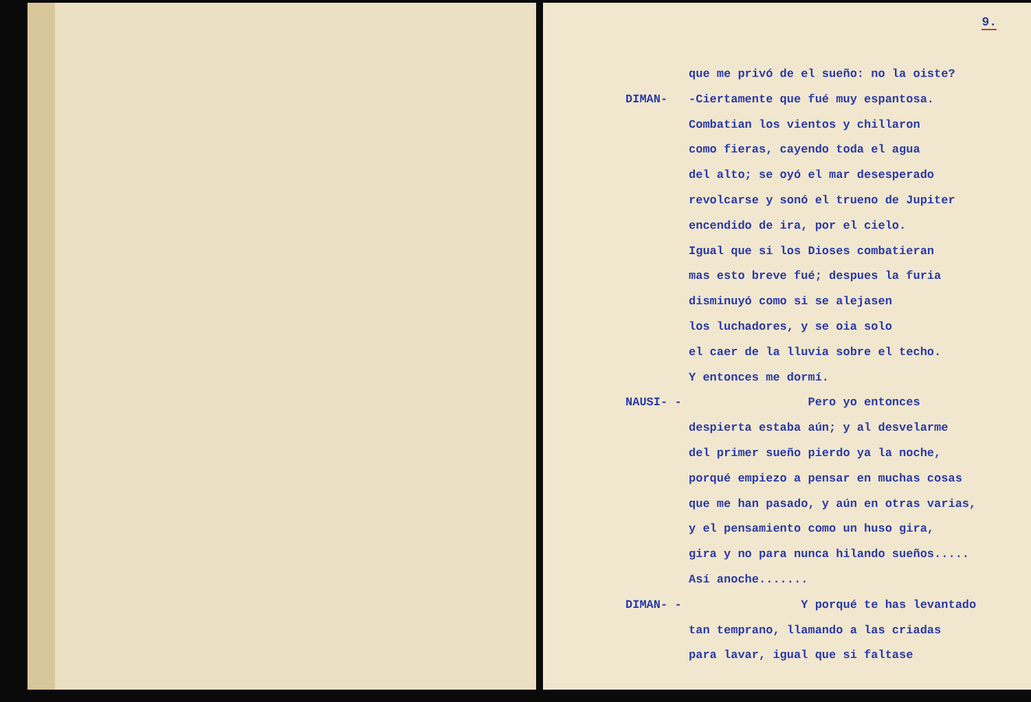9.
que me privó de el sueño: no la oiste?
DIMAN- -Ciertamente que fué muy espantosa.
Combatian los vientos y chillaron
como fieras, cayendo toda el agua
del alto; se oyó el mar desesperado
revolcarse y sonó el trueno de Jupiter
encendido de ira, por el cielo.
Igual que si los Dioses combatieran
mas esto breve fué; despues la furia
disminuyó como si se alejasen
los luchadores, y se oia solo
el caer de la lluvia sobre el techo.
Y entonces me dormí.
NAUSI- - Pero yo entonces
despierta estaba aún; y al desvelarme
del primer sueño pierdo ya la noche,
porqué empiezo a pensar en muchas cosas
que me han pasado, y aún en otras varias,
y el pensamiento como un huso gira,
gira y no para nunca hilando sueños.....
Así anoche.......
DIMAN- - Y porqué te has levantado
tan temprano, llamando a las criadas
para lavar, igual que si faltase